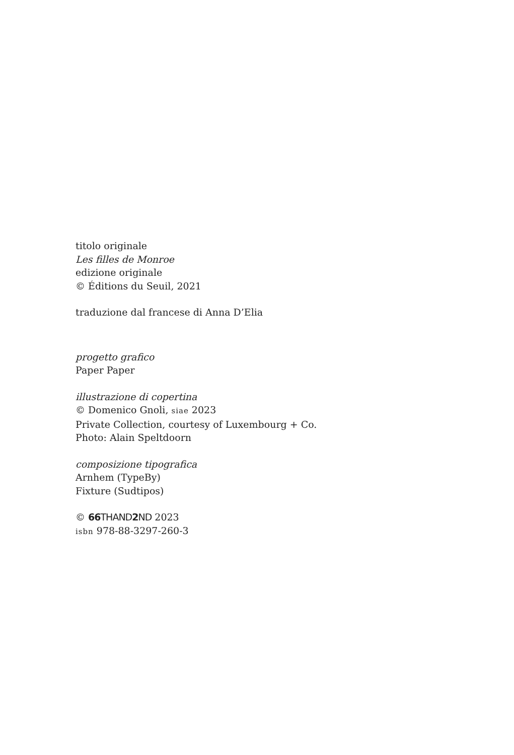titolo originale
Les filles de Monroe
edizione originale
© Éditions du Seuil, 2021
traduzione dal francese di Anna D’Elia
progetto grafico
Paper Paper
illustrazione di copertina
© Domenico Gnoli, siae 2023
Private Collection, courtesy of Luxembourg + Co.
Photo: Alain Speltdoorn
composizione tipografica
Arnhem (TypeBy)
Fixture (Sudtipos)
© 66 THAND2 ND 2023
isbn 978-88-3297-260-3